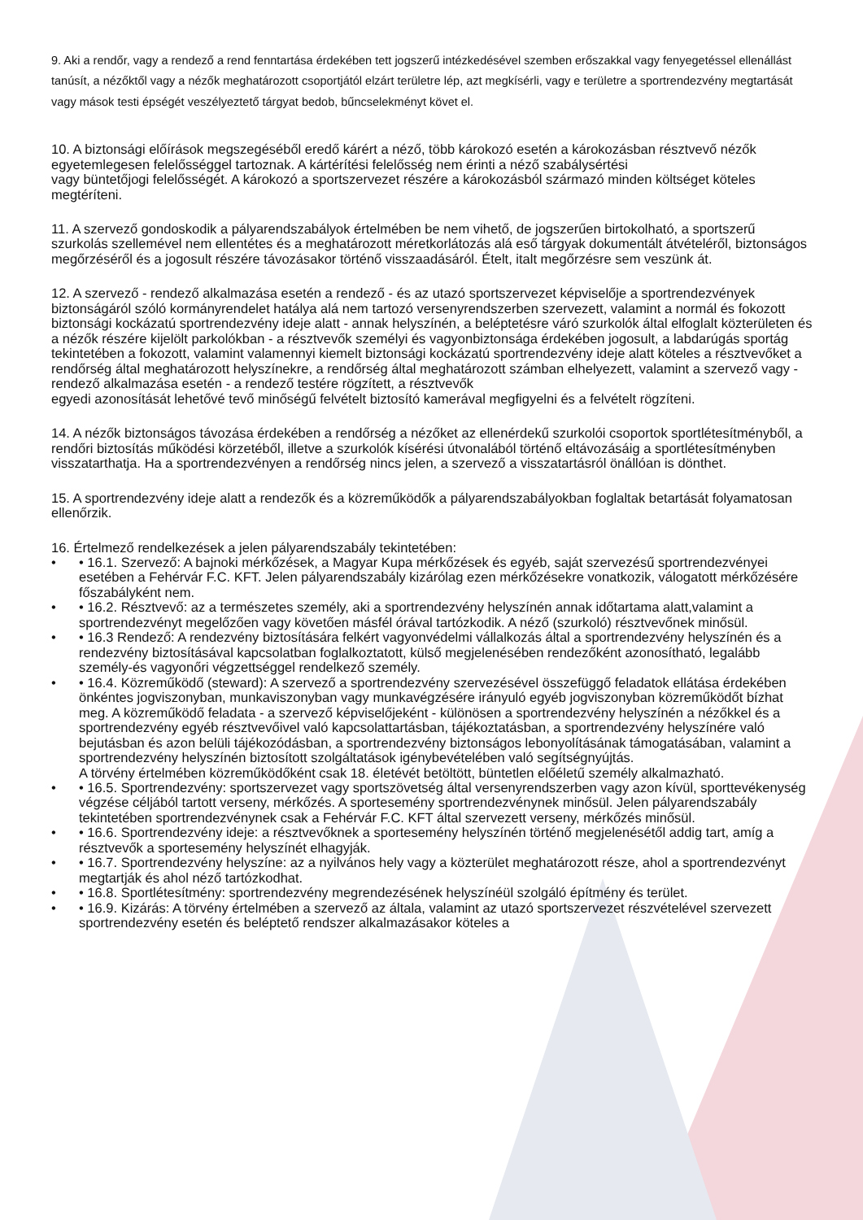9. Aki a rendőr, vagy a rendező a rend fenntartása érdekében tett jogszerű intézkedésével szemben erőszakkal vagy fenyegetéssel ellenállást tanúsít, a nézőktől vagy a nézők meghatározott csoportjától elzárt területre lép, azt megkísérli, vagy e területre a sportrendezvény megtartását vagy mások testi épségét veszélyeztető tárgyat bedob, bűncselekményt követ el.
10. A biztonsági előírások megszegéséből eredő kárért a néző, több károkozó esetén a károkozásban résztvevő nézők egyetemlegesen felelősséggel tartoznak. A kártérítési felelősség nem érinti a néző szabálysértési
vagy büntetőjogi felelősségét. A károkozó a sportszervezet részére a károkozásból származó minden költséget köteles megtéríteni.
11. A szervező gondoskodik a pályarendszabályok értelmében be nem vihető, de jogszerűen birtokolható, a sportszerű szurkolás szellemével nem ellentétes és a meghatározott méretkorlátozás alá eső tárgyak dokumentált átvételéről, biztonságos megőrzéséről és a jogosult részére távozásakor történő visszaadásáról. Ételt, italt megőrzésre sem veszünk át.
12. A szervező - rendező alkalmazása esetén a rendező - és az utazó sportszervezet képviselője a sportrendezvények biztonságáról szóló kormányrendelet hatálya alá nem tartozó versenyrendszerben szervezett, valamint a normál és fokozott biztonsági kockázatú sportrendezvény ideje alatt - annak helyszínén, a beléptetésre váró szurkolók által elfoglalt közterületen és a nézők részére kijelölt parkolókban - a résztvevők személyi és vagyonbiztonsága érdekében jogosult, a labdarúgás sportág tekintetében a fokozott, valamint valamennyi kiemelt biztonsági kockázatú sportrendezvény ideje alatt köteles a résztvevőket a rendőrség által meghatározott helyszínekre, a rendőrség által meghatározott számban elhelyezett, valamint a szervező vagy - rendező alkalmazása esetén - a rendező testére rögzített, a résztvevők
egyedi azonosítását lehetővé tevő minőségű felvételt biztosító kamerával megfigyelni és a felvételt rögzíteni.
14. A nézők biztonságos távozása érdekében a rendőrség a nézőket az ellenérdekű szurkolói csoportok sportlétesítményből, a rendőri biztosítás működési körzetéből, illetve a szurkolók kísérési útvonalából történő eltávozásáig a sportlétesítményben visszatarthatja. Ha a sportrendezvényen a rendőrség nincs jelen, a szervező a visszatartásról önállóan is dönthet.
15. A sportrendezvény ideje alatt a rendezők és a közreműködők a pályarendszabályokban foglaltak betartását folyamatosan ellenőrzik.
16. Értelmező rendelkezések a jelen pályarendszabály tekintetében:
• • 16.1. Szervező: A bajnoki mérkőzések, a Magyar Kupa mérkőzések és egyéb, saját szervezésű sportrendezvényei esetében a Fehérvár F.C. KFT. Jelen pályarendszabály kizárólag ezen mérkőzésekre vonatkozik, válogatott mérkőzésére főszabályként nem.
• • 16.2. Résztvevő: az a természetes személy, aki a sportrendezvény helyszínén annak időtartama alatt,valamint a sportrendezvényt megelőzően vagy követően másfél órával tartózkodik. A néző (szurkoló) résztvevőnek minősül.
• • 16.3 Rendező: A rendezvény biztosítására felkért vagyonvédelmi vállalkozás által a sportrendezvény helyszínén és a rendezvény biztosításával kapcsolatban foglalkoztatott, külső megjelenésében rendezőként azonosítható, legalább személy-és vagyonőri végzettséggel rendelkező személy.
• • 16.4. Közreműködő (steward): A szervező a sportrendezvény szervezésével összefüggő feladatok ellátása érdekében önkéntes jogviszonyban, munkaviszonyban vagy munkavégzésére irányuló egyéb jogviszonyban közreműködőt bízhat meg. A közreműködő feladata - a szervező képviselőjeként - különösen a sportrendezvény helyszínén a nézőkkel és a sportrendezvény egyéb résztvevőivel való kapcsolattartásban, tájékoztatásban, a sportrendezvény helyszínére való bejutásban és azon belüli tájékozódásban, a sportrendezvény biztonságos lebonyolításának támogatásában, valamint a sportrendezvény helyszínén biztosított szolgáltatások igénybevételében való segítségnyújtás.
A törvény értelmében közreműködőként csak 18. életévét betöltött, büntetlen előéletű személy alkalmazható.
• • 16.5. Sportrendezvény: sportszervezet vagy sportszövetség által versenyrendszerben vagy azon kívül, sporttevékenység végzése céljából tartott verseny, mérkőzés. A sportesemény sportrendezvénynek minősül. Jelen pályarendszabály tekintetében sportrendezvénynek csak a Fehérvár F.C. KFT által szervezett verseny, mérkőzés minősül.
• • 16.6. Sportrendezvény ideje: a résztvevőknek a sportesemény helyszínén történő megjelenésétől addig tart, amíg a résztvevők a sportesemény helyszínét elhagyják.
• • 16.7. Sportrendezvény helyszíne: az a nyilvános hely vagy a közterület meghatározott része, ahol a sportrendezvényt megtartják és ahol néző tartózkodhat.
• • 16.8. Sportlétesítmény: sportrendezvény megrendezésének helyszínéül szolgáló építmény és terület.
• • 16.9. Kizárás: A törvény értelmében a szervező az általa, valamint az utazó sportszervezet részvételével szervezett sportrendezvény esetén és beléptető rendszer alkalmazásakor köteles a